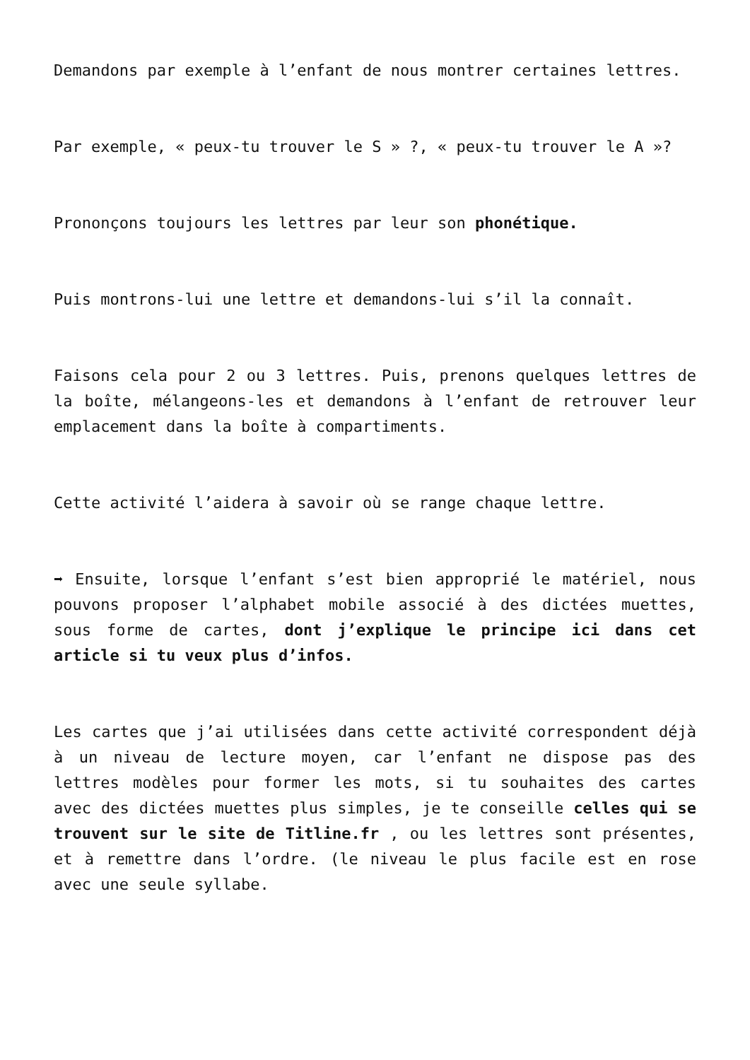Demandons par exemple à l’enfant de nous montrer certaines lettres.
Par exemple, « peux-tu trouver le S » ?, « peux-tu trouver le A »?
Prononçons toujours les lettres par leur son phonétique.
Puis montrons-lui une lettre et demandons-lui s’il la connaît.
Faisons cela pour 2 ou 3 lettres. Puis, prenons quelques lettres de la boîte, mélangeons-les et demandons à l’enfant de retrouver leur emplacement dans la boîte à compartiments.
Cette activité l’aidera à savoir où se range chaque lettre.
➡ Ensuite, lorsque l’enfant s’est bien approprié le matériel, nous pouvons proposer l’alphabet mobile associé à des dictées muettes, sous forme de cartes, dont j’explique le principe ici dans cet article si tu veux plus d’infos.
Les cartes que j’ai utilisées dans cette activité correspondent déjà à un niveau de lecture moyen, car l’enfant ne dispose pas des lettres modèles pour former les mots, si tu souhaites des cartes avec des dictées muettes plus simples, je te conseille celles qui se trouvent sur le site de Titline.fr , ou les lettres sont présentes, et à remettre dans l’ordre. (le niveau le plus facile est en rose avec une seule syllabe.